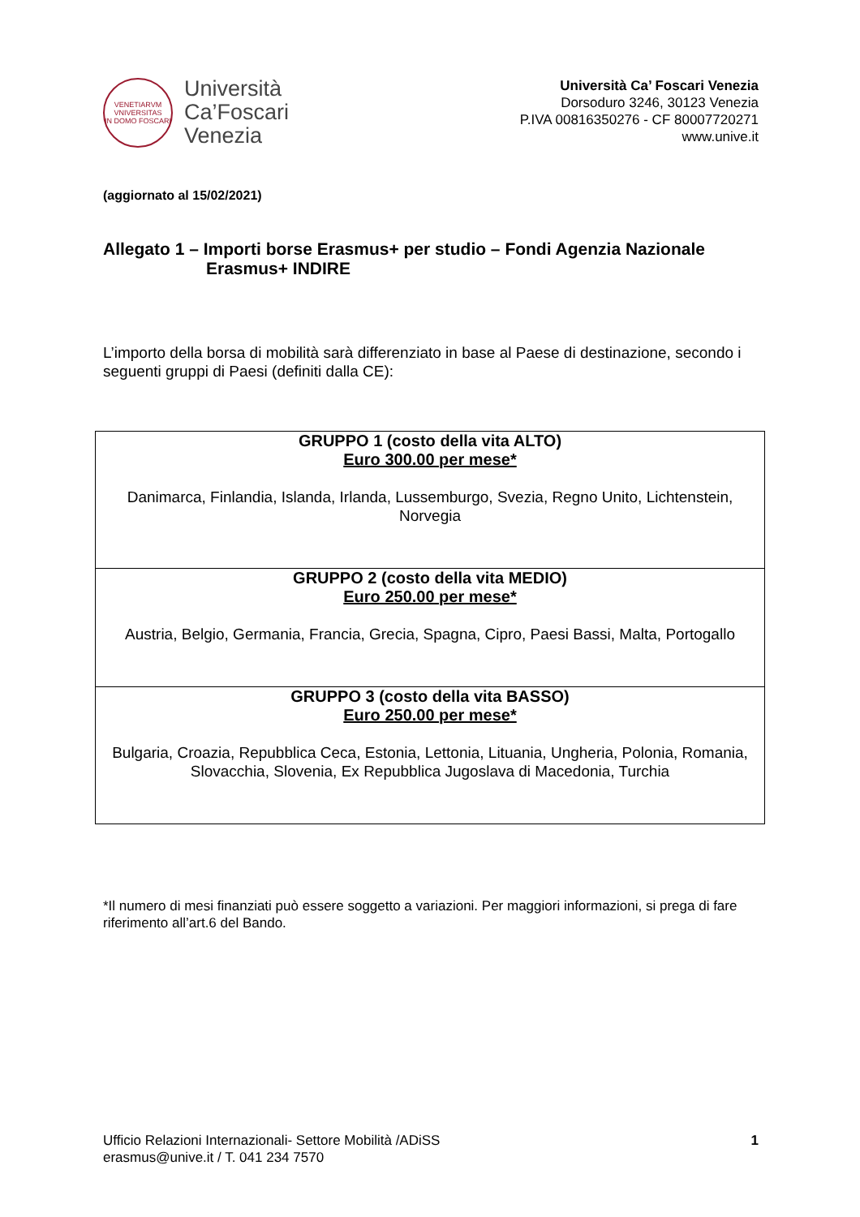VENETIARVM
VNIVERSITAS
IN DOMO FOSCARI
Università
Ca’Foscari
Venezia
Università Ca’ Foscari Venezia
Dorsoduro 3246, 30123 Venezia
P.IVA 00816350276 - CF 80007720271
www.unive.it
(aggiornato al 15/02/2021)
Allegato 1 – Importi borse Erasmus+ per studio – Fondi Agenzia Nazionale
Erasmus+ INDIRE
L’importo della borsa di mobilità sarà differenziato in base al Paese di destinazione, secondo i seguenti gruppi di Paesi (definiti dalla CE):
| GRUPPO 1 (costo della vita ALTO) Euro 300.00 per mese* Danimarca, Finlandia, Islanda, Irlanda, Lussemburgo, Svezia, Regno Unito, Lichtenstein, Norvegia |
| GRUPPO 2 (costo della vita MEDIO) Euro 250.00 per mese* Austria, Belgio, Germania, Francia, Grecia, Spagna, Cipro, Paesi Bassi, Malta, Portogallo |
| GRUPPO 3 (costo della vita BASSO) Euro 250.00 per mese* Bulgaria, Croazia, Repubblica Ceca, Estonia, Lettonia, Lituania, Ungheria, Polonia, Romania, Slovacchia, Slovenia, Ex Repubblica Jugoslava di Macedonia, Turchia |
*Il numero di mesi finanziati può essere soggetto a variazioni. Per maggiori informazioni, si prega di fare riferimento all’art.6 del Bando.
Ufficio Relazioni Internazionali- Settore Mobilità /ADiSS
erasmus@unive.it / T. 041 234 7570
1